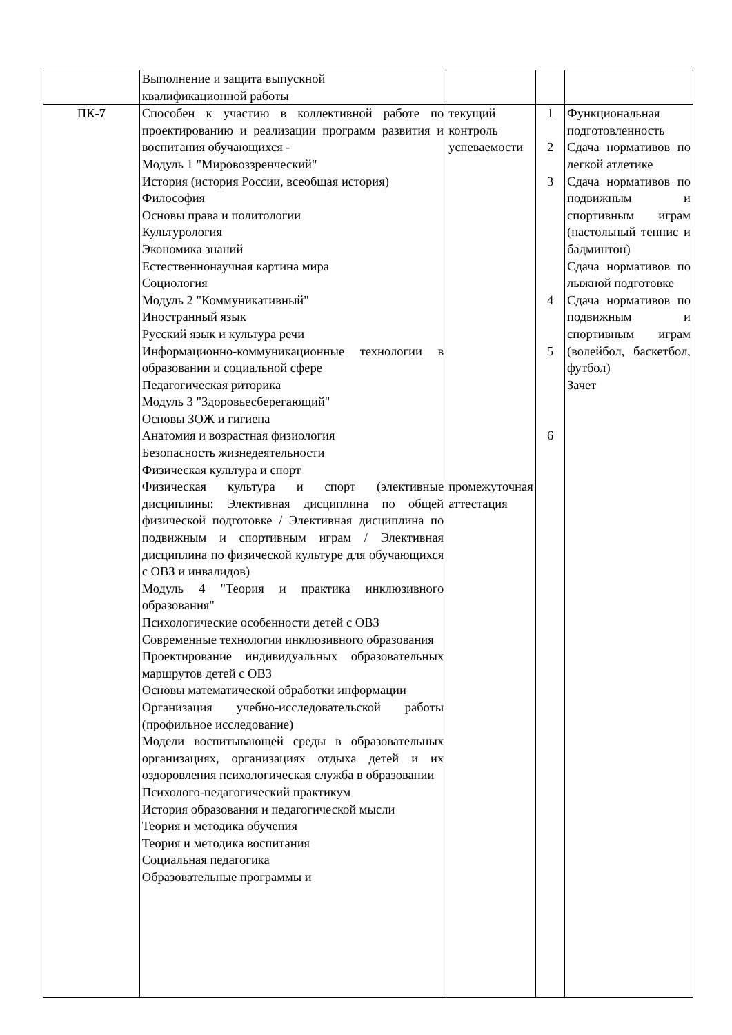| | Выполнение и защита выпускной квалификационной работы | | | |
| ПК- 7 | Способен к участию в коллективной работе по проектированию и реализации программ развития и воспитания обучающихся - Модуль 1 "Мировоззренческий" История (история России, всеобщая история) Философия Основы права и политологии Культурология Экономика знаний Естественнонаучная картина мира Социология Модуль 2 "Коммуникативный" Иностранный язык Русский язык и культура речи Информационно-коммуникационные технологии в образовании и социальной сфере Педагогическая риторика Модуль 3 "Здоровьесберегающий" Основы ЗОЖ и гигиена Анатомия и возрастная физиология Безопасность жизнедеятельности Физическая культура и спорт Физическая культура и спорт (элективные дисциплины: Элективная дисциплина по общей физической подготовке / Элективная дисциплина по подвижным и спортивным играм / Элективная дисциплина по физической культуре для обучающихся с ОВЗ и инвалидов) Модуль 4 "Теория и практика инклюзивного образования" Психологические особенности детей с ОВЗ Современные технологии инклюзивного образования Проектирование индивидуальных образовательных маршрутов детей с ОВЗ Основы математической обработки информации Организация учебно-исследовательской работы (профильное исследование) Модели воспитывающей среды в образовательных организациях, организациях отдыха детей и их оздоровления психологическая служба в образовании Психолого-педагогический практикум История образования и педагогической мысли Теория и методика обучения Теория и методика воспитания Социальная педагогика Образовательные программы и | текущий контроль успеваемости промежуточная аттестация | 1 2 3 4 5 6 | Функциональная подготовленность Сдача нормативов по легкой атлетике Сдача нормативов по подвижным и спортивным играм (настольный теннис и бадминтон) Сдача нормативов по лыжной подготовке Сдача нормативов по подвижным и спортивным играм (волейбол, баскетбол, футбол) Зачет |